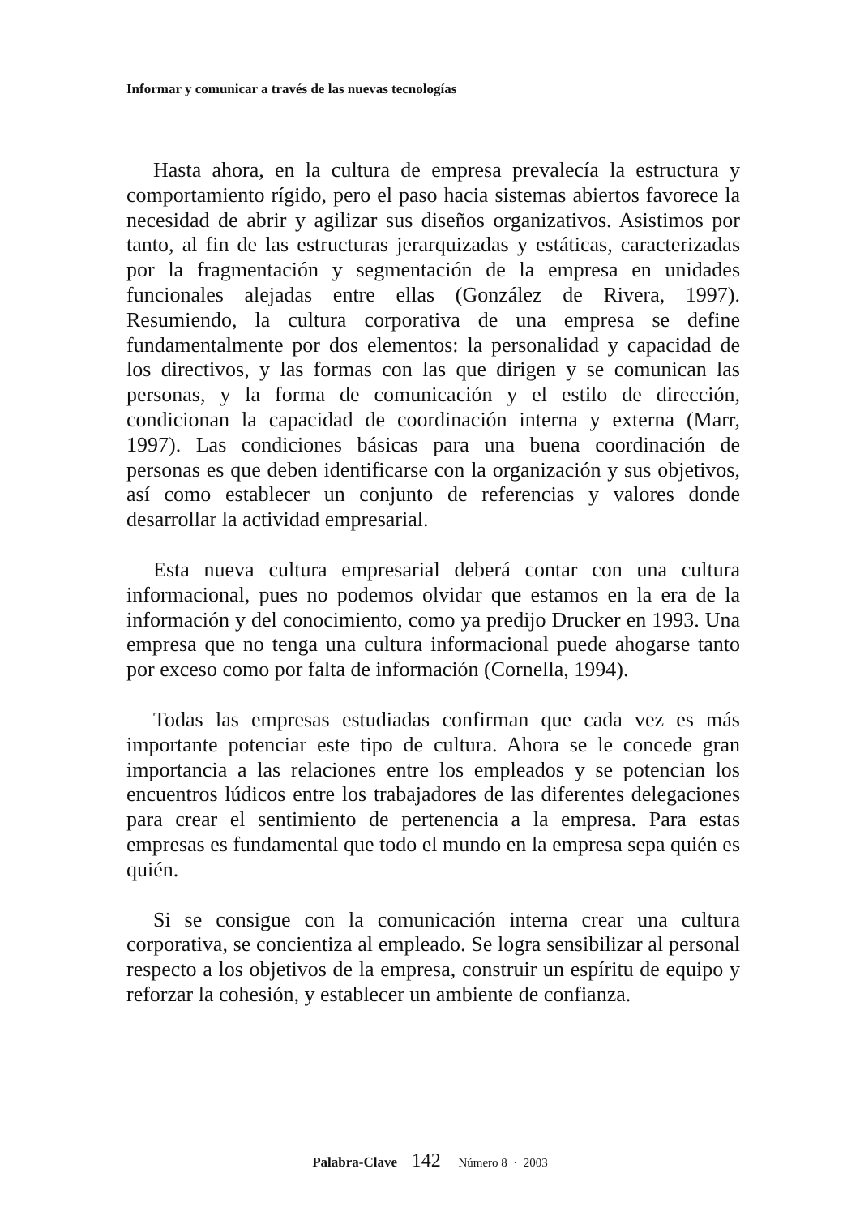Informar y comunicar a través de las nuevas tecnologías
Hasta ahora, en la cultura de empresa prevalecía la estructura y comportamiento rígido, pero el paso hacia sistemas abiertos favorece la necesidad de abrir y agilizar sus diseños organizativos. Asistimos por tanto, al fin de las estructuras jerarquizadas y estáticas, caracterizadas por la fragmentación y segmentación de la empresa en unidades funcionales alejadas entre ellas (González de Rivera, 1997). Resumiendo, la cultura corporativa de una empresa se define fundamentalmente por dos elementos: la personalidad y capacidad de los directivos, y las formas con las que dirigen y se comunican las personas, y la forma de comunicación y el estilo de dirección, condicionan la capacidad de coordinación interna y externa (Marr, 1997). Las condiciones básicas para una buena coordinación de personas es que deben identificarse con la organización y sus objetivos, así como establecer un conjunto de referencias y valores donde desarrollar la actividad empresarial.
Esta nueva cultura empresarial deberá contar con una cultura informacional, pues no podemos olvidar que estamos en la era de la información y del conocimiento, como ya predijo Drucker en 1993. Una empresa que no tenga una cultura informacional puede ahogarse tanto por exceso como por falta de información (Cornella, 1994).
Todas las empresas estudiadas confirman que cada vez es más importante potenciar este tipo de cultura. Ahora se le concede gran importancia a las relaciones entre los empleados y se potencian los encuentros lúdicos entre los trabajadores de las diferentes delegaciones para crear el sentimiento de pertenencia a la empresa. Para estas empresas es fundamental que todo el mundo en la empresa sepa quién es quién.
Si se consigue con la comunicación interna crear una cultura corporativa, se concientiza al empleado. Se logra sensibilizar al personal respecto a los objetivos de la empresa, construir un espíritu de equipo y reforzar la cohesión, y establecer un ambiente de confianza.
Palabra-Clave 142 Número 8 · 2003